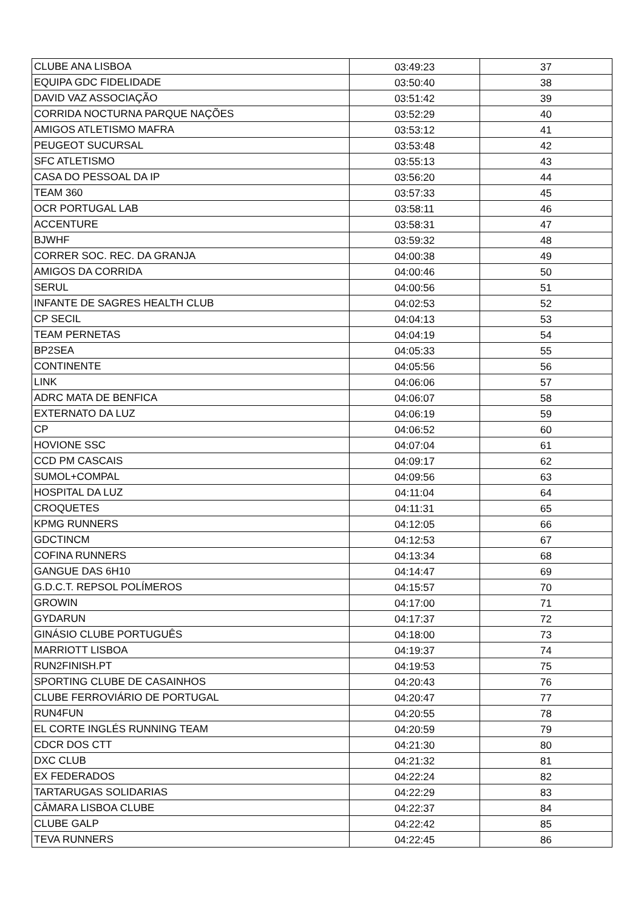| CLUBE ANA LISBOA | 03:49:23 | 37 |
| EQUIPA GDC FIDELIDADE | 03:50:40 | 38 |
| DAVID VAZ ASSOCIAÇÃO | 03:51:42 | 39 |
| CORRIDA NOCTURNA PARQUE NAÇÕES | 03:52:29 | 40 |
| AMIGOS ATLETISMO MAFRA | 03:53:12 | 41 |
| PEUGEOT SUCURSAL | 03:53:48 | 42 |
| SFC ATLETISMO | 03:55:13 | 43 |
| CASA DO PESSOAL DA IP | 03:56:20 | 44 |
| TEAM 360 | 03:57:33 | 45 |
| OCR PORTUGAL LAB | 03:58:11 | 46 |
| ACCENTURE | 03:58:31 | 47 |
| BJWHF | 03:59:32 | 48 |
| CORRER SOC. REC. DA GRANJA | 04:00:38 | 49 |
| AMIGOS DA CORRIDA | 04:00:46 | 50 |
| SERUL | 04:00:56 | 51 |
| INFANTE DE SAGRES HEALTH CLUB | 04:02:53 | 52 |
| CP SECIL | 04:04:13 | 53 |
| TEAM PERNETAS | 04:04:19 | 54 |
| BP2SEA | 04:05:33 | 55 |
| CONTINENTE | 04:05:56 | 56 |
| LINK | 04:06:06 | 57 |
| ADRC MATA DE BENFICA | 04:06:07 | 58 |
| EXTERNATO DA LUZ | 04:06:19 | 59 |
| CP | 04:06:52 | 60 |
| HOVIONE SSC | 04:07:04 | 61 |
| CCD PM CASCAIS | 04:09:17 | 62 |
| SUMOL+COMPAL | 04:09:56 | 63 |
| HOSPITAL DA LUZ | 04:11:04 | 64 |
| CROQUETES | 04:11:31 | 65 |
| KPMG RUNNERS | 04:12:05 | 66 |
| GDCTINCM | 04:12:53 | 67 |
| COFINA RUNNERS | 04:13:34 | 68 |
| GANGUE DAS 6H10 | 04:14:47 | 69 |
| G.D.C.T. REPSOL POLÍMEROS | 04:15:57 | 70 |
| GROWIN | 04:17:00 | 71 |
| GYDARUN | 04:17:37 | 72 |
| GINÁSIO CLUBE PORTUGUÊS | 04:18:00 | 73 |
| MARRIOTT LISBOA | 04:19:37 | 74 |
| RUN2FINISH.PT | 04:19:53 | 75 |
| SPORTING CLUBE DE CASAINHOS | 04:20:43 | 76 |
| CLUBE FERROVIÁRIO DE PORTUGAL | 04:20:47 | 77 |
| RUN4FUN | 04:20:55 | 78 |
| EL CORTE INGLÉS RUNNING TEAM | 04:20:59 | 79 |
| CDCR DOS CTT | 04:21:30 | 80 |
| DXC CLUB | 04:21:32 | 81 |
| EX FEDERADOS | 04:22:24 | 82 |
| TARTARUGAS SOLIDARIAS | 04:22:29 | 83 |
| CÂMARA LISBOA CLUBE | 04:22:37 | 84 |
| CLUBE GALP | 04:22:42 | 85 |
| TEVA RUNNERS | 04:22:45 | 86 |